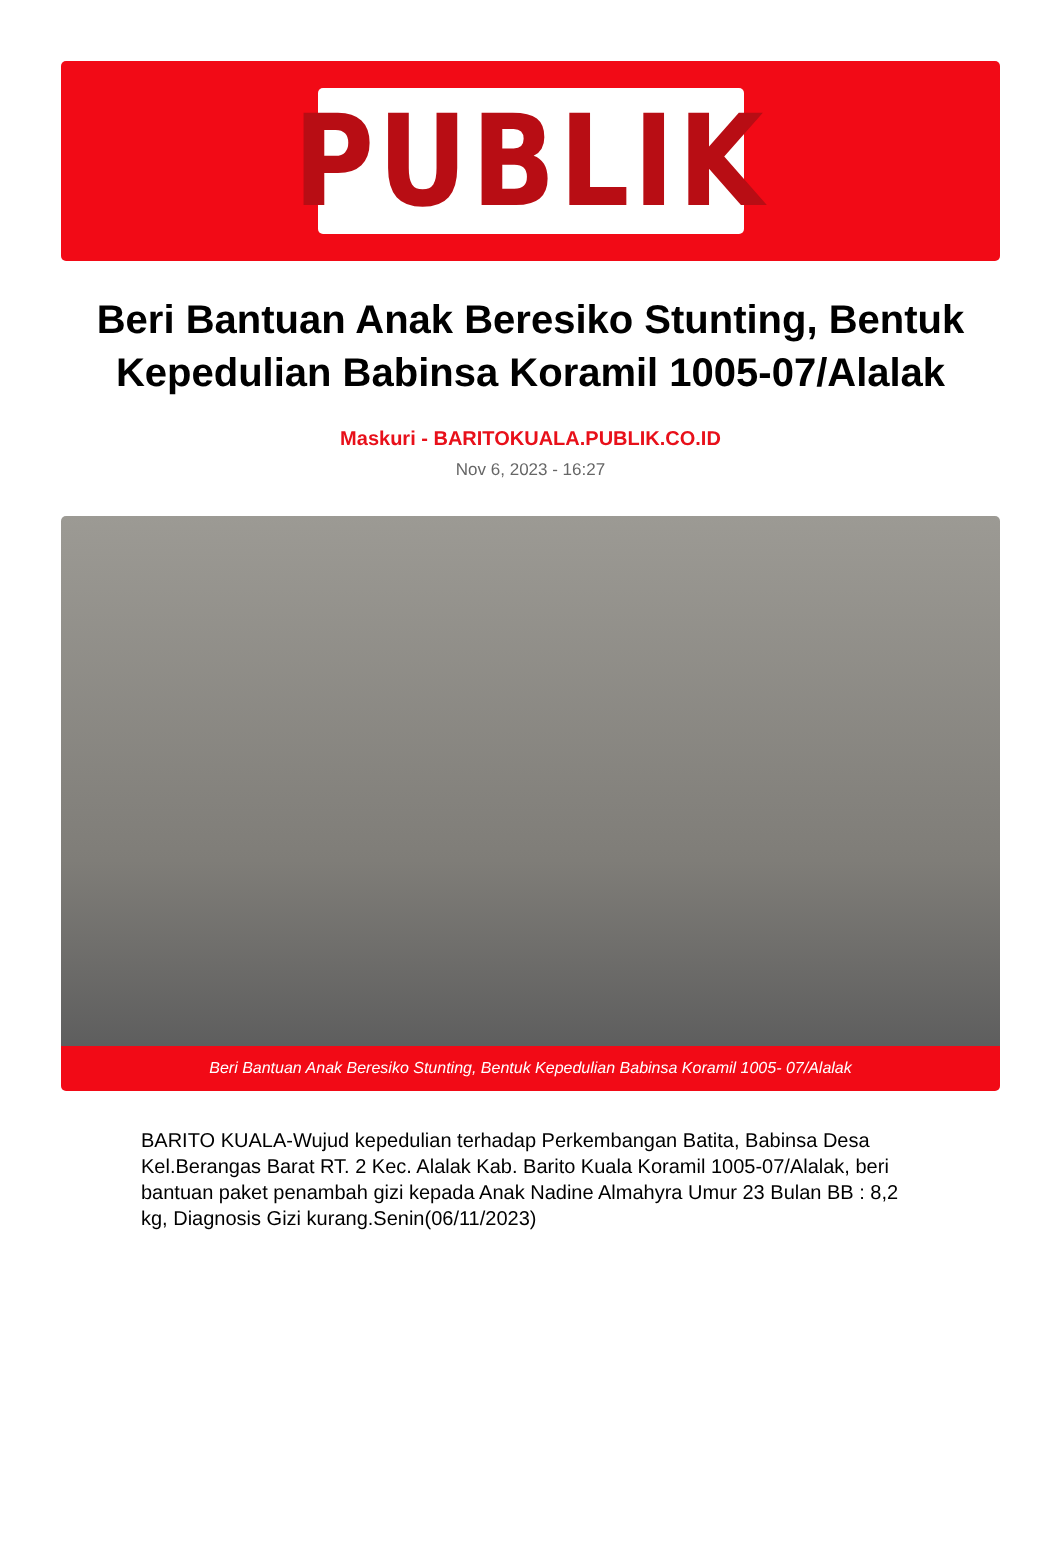PUBLIK
Beri Bantuan Anak Beresiko Stunting, Bentuk Kepedulian Babinsa Koramil 1005-07/Alalak
Maskuri - BARITOKUALA.PUBLIK.CO.ID
Nov 6, 2023 - 16:27
Beri Bantuan Anak Beresiko Stunting, Bentuk Kepedulian Babinsa Koramil 1005- 07/Alalak
BARITO KUALA-Wujud kepedulian terhadap Perkembangan Batita, Babinsa Desa Kel.Berangas Barat RT. 2 Kec. Alalak Kab. Barito Kuala Koramil 1005-07/Alalak, beri bantuan paket penambah gizi kepada Anak Nadine Almahyra Umur 23 Bulan BB : 8,2 kg, Diagnosis Gizi kurang.Senin(06/11/2023)